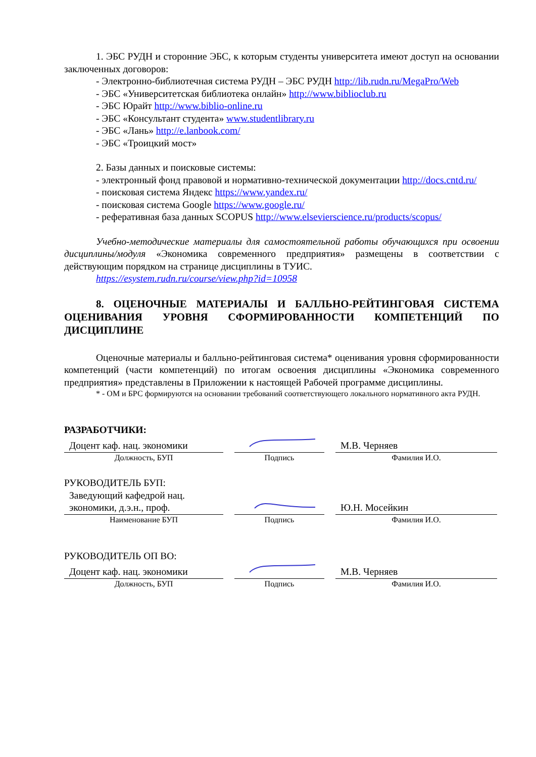1. ЭБС РУДН и сторонние ЭБС, к которым студенты университета имеют доступ на основании заключенных договоров:
- Электронно-библиотечная система РУДН – ЭБС РУДН http://lib.rudn.ru/MegaPro/Web
- ЭБС «Университетская библиотека онлайн» http://www.biblioclub.ru
- ЭБС Юрайт http://www.biblio-online.ru
- ЭБС «Консультант студента» www.studentlibrary.ru
- ЭБС «Лань» http://e.lanbook.com/
- ЭБС «Троицкий мост»
2. Базы данных и поисковые системы:
- электронный фонд правовой и нормативно-технической документации http://docs.cntd.ru/
- поисковая система Яндекс https://www.yandex.ru/
- поисковая система Google https://www.google.ru/
- реферативная база данных SCOPUS http://www.elsevierscience.ru/products/scopus/
Учебно-методические материалы для самостоятельной работы обучающихся при освоении дисциплины/модуля «Экономика современного предприятия» размещены в соответствии с действующим порядком на странице дисциплины в ТУИС.
https://esystem.rudn.ru/course/view.php?id=10958
8. ОЦЕНОЧНЫЕ МАТЕРИАЛЫ И БАЛЛЬНО-РЕЙТИНГОВАЯ СИСТЕМА ОЦЕНИВАНИЯ УРОВНЯ СФОРМИРОВАННОСТИ КОМПЕТЕНЦИЙ ПО ДИСЦИПЛИНЕ
Оценочные материалы и балльно-рейтинговая система* оценивания уровня сформированности компетенций (части компетенций) по итогам освоения дисциплины «Экономика современного предприятия» представлены в Приложении к настоящей Рабочей программе дисциплины.
* - ОМ и БРС формируются на основании требований соответствующего локального нормативного акта РУДН.
РАЗРАБОТЧИКИ:
Доцент каф. нац. экономики
Должность, БУП
Подпись
М.В. Черняев
Фамилия И.О.
РУКОВОДИТЕЛЬ БУП:
Заведующий кафедрой нац. экономики, д.э.н., проф.
Наименование БУП
Подпись
Ю.Н. Мосейкин
Фамилия И.О.
РУКОВОДИТЕЛЬ ОП ВО:
Доцент каф. нац. экономики
Должность, БУП
Подпись
М.В. Черняев
Фамилия И.О.